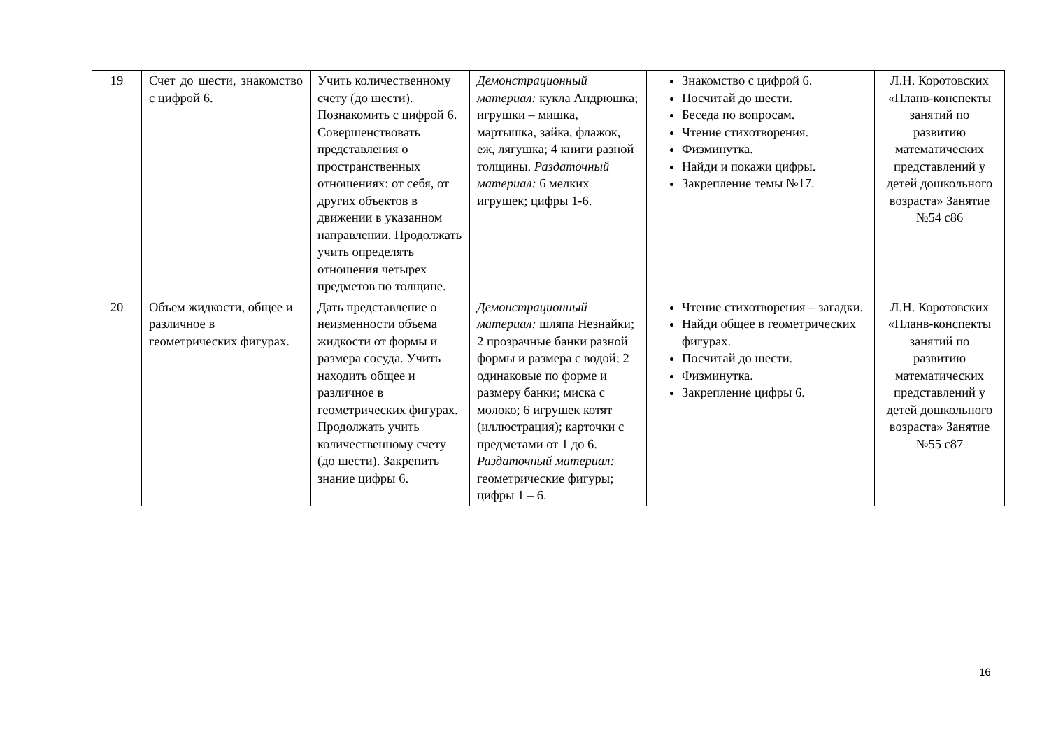| 19 | Счет до шести, знакомство с цифрой 6. | Учить количественному счету (до шести). Познакомить с цифрой 6. Совершенствовать представления о пространственных отношениях: от себя, от других объектов в движении в указанном направлении. Продолжать учить определять отношения четырех предметов по толщине. | Демонстрационный материал: кукла Андрюшка; игрушки – мишка, мартышка, зайка, флажок, еж, лягушка; 4 книги разной толщины. Раздаточный материал: 6 мелких игрушек; цифры 1-6. | Знакомство с цифрой 6. Посчитай до шести. Беседа по вопросам. Чтение стихотворения. Физминутка. Найди и покажи цифры. Закрепление темы №17. | Л.Н. Коротовских «Планв-конспекты занятий по развитию математических представлений у детей дошкольного возраста» Занятие №54 с86 |
| 20 | Объем жидкости, общее и различное в геометрических фигурах. | Дать представление о неизменности объема жидкости от формы и размера сосуда. Учить находить общее и различное в геометрических фигурах. Продолжать учить количественному счету (до шести). Закрепить знание цифры 6. | Демонстрационный материал: шляпа Незнайки; 2 прозрачные банки разной формы и размера с водой; 2 одинаковые по форме и размеру банки; миска с молоко; 6 игрушек котят (иллюстрация); карточки с предметами от 1 до 6. Раздаточный материал: геометрические фигуры; цифры 1 – 6. | Чтение стихотворения – загадки. Найди общее в геометрических фигурах. Посчитай до шести. Физминутка. Закрепление цифры 6. | Л.Н. Коротовских «Планв-конспекты занятий по развитию математических представлений у детей дошкольного возраста» Занятие №55 с87 |
16